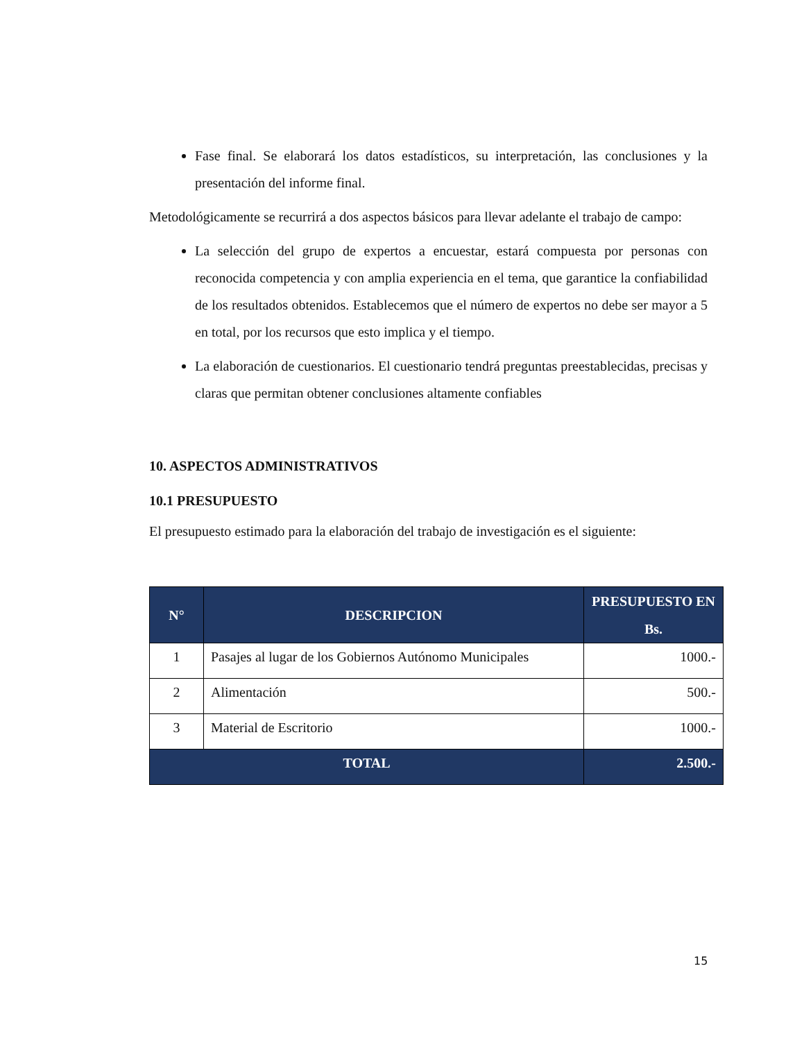Fase final. Se elaborará los datos estadísticos, su interpretación, las conclusiones y la presentación del informe final.
Metodológicamente se recurrirá a dos aspectos básicos para llevar adelante el trabajo de campo:
La selección del grupo de expertos a encuestar, estará compuesta por personas con reconocida competencia y con amplia experiencia en el tema, que garantice la confiabilidad de los resultados obtenidos. Establecemos que el número de expertos no debe ser mayor a 5 en total, por los recursos que esto implica y el tiempo.
La elaboración de cuestionarios. El cuestionario tendrá preguntas preestablecidas, precisas y claras que permitan obtener conclusiones altamente confiables
10. ASPECTOS ADMINISTRATIVOS
10.1 PRESUPUESTO
El presupuesto estimado para la elaboración del trabajo de investigación es el siguiente:
| N° | DESCRIPCION | PRESUPUESTO EN Bs. |
| --- | --- | --- |
| 1 | Pasajes al lugar de los Gobiernos Autónomo Municipales | 1000.- |
| 2 | Alimentación | 500.- |
| 3 | Material de Escritorio | 1000.- |
| TOTAL | | 2.500.- |
15